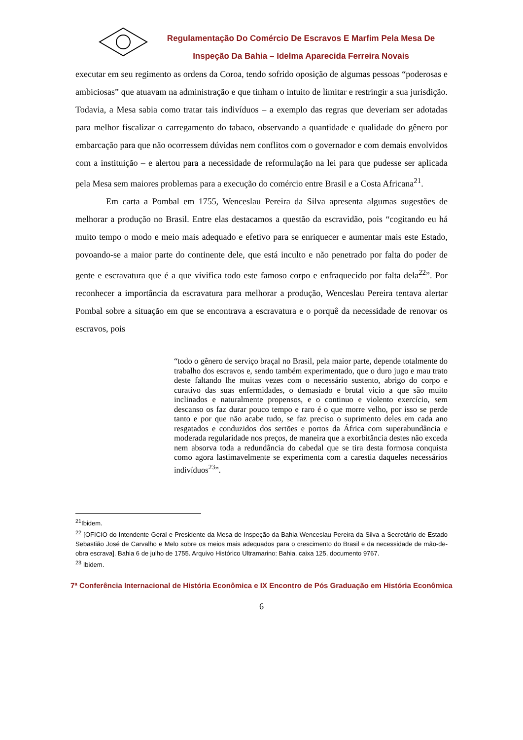Regulamentação Do Comércio De Escravos E Marfim Pela Mesa De Inspeção Da Bahia – Idelma Aparecida Ferreira Novais
executar em seu regimento as ordens da Coroa, tendo sofrido oposição de algumas pessoas “poderosas e ambiciosas” que atuavam na administração e que tinham o intuito de limitar e restringir a sua jurisdição. Todavia, a Mesa sabia como tratar tais indivíduos – a exemplo das regras que deveriam ser adotadas para melhor fiscalizar o carregamento do tabaco, observando a quantidade e qualidade do gênero por embarcação para que não ocorressem dúvidas nem conflitos com o governador e com demais envolvidos com a instituição – e alertou para a necessidade de reformulação na lei para que pudesse ser aplicada pela Mesa sem maiores problemas para a execução do comércio entre Brasil e a Costa Africana<sup>21</sup>.
Em carta a Pombal em 1755, Wenceslau Pereira da Silva apresenta algumas sugestões de melhorar a produção no Brasil. Entre elas destacamos a questão da escravidão, pois “cogitando eu há muito tempo o modo e meio mais adequado e efetivo para se enriquecer e aumentar mais este Estado, povoando-se a maior parte do continente dele, que está inculto e não penetrado por falta do poder de gente e escravatura que é a que vivifica todo este famoso corpo e enfraquecido por falta dela<sup>22</sup>”. Por reconhecer a importância da escravatura para melhorar a produção, Wenceslau Pereira tentava alertar Pombal sobre a situação em que se encontrava a escravatura e o porquê da necessidade de renovar os escravos, pois
“todo o gênero de serviço braçal no Brasil, pela maior parte, depende totalmente do trabalho dos escravos e, sendo também experimentado, que o duro jugo e mau trato deste faltando lhe muitas vezes com o necessário sustento, abrigo do corpo e curativo das suas enfermidades, o demasiado e brutal vicio a que são muito inclinados e naturalmente propensos, e o continuo e violento exercício, sem descanso os faz durar pouco tempo e raro é o que morre velho, por isso se perde tanto e por que não acabe tudo, se faz preciso o suprimento deles em cada ano resgatados e conduzidos dos sertões e portos da África com superabundância e moderada regularidade nos preços, de maneira que a exorbitância destes não exceda nem absorva toda a redundância do cabedal que se tira desta formosa conquista como agora lastimavelmente se experimenta com a carestia daqueles necessários indivíduos<sup>23</sup>”.
<sup>21</sup> Ibidem.
<sup>22</sup> [OFICIO do Intendente Geral e Presidente da Mesa de Inspeção da Bahia Wenceslau Pereira da Silva a Secretário de Estado Sebastião José de Carvalho e Melo sobre os meios mais adequados para o crescimento do Brasil e da necessidade de mão-de-obra escrava]. Bahia 6 de julho de 1755. Arquivo Histórico Ultramarino: Bahia, caixa 125, documento 9767.
<sup>23</sup> Ibidem.
7ª Conferência Internacional de História Econômica e IX Encontro de Pós Graduação em História Econômica
6